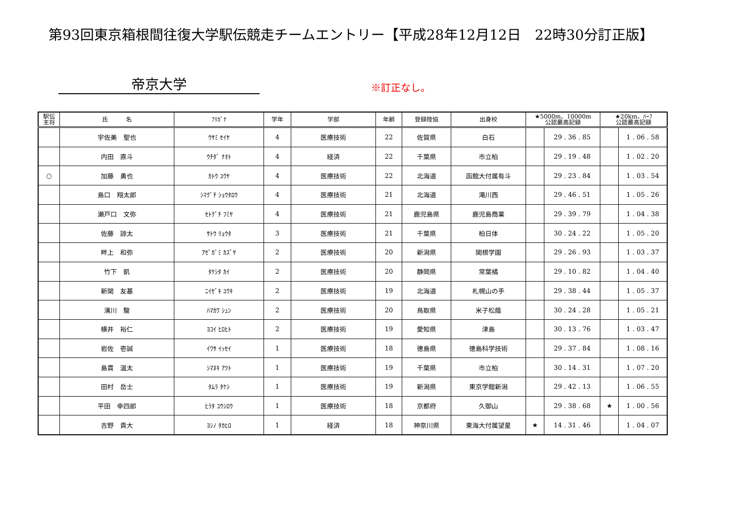第93回東京箱根間往復大学駅伝競走チームエントリー【平成28年12月12日　22時30分訂正版】
帝京大学
※訂正なし。
| 駅伝 主将 | 氏 名 | ﾌﾘｶﾞﾅ | 学年 | 学部 | 年齢 | 登録陸協 | 出身校 | ★5000m、10000m 公認最高記録 | | ★20km、ﾊｰﾌ 公認最高記録 | |
| --- | --- | --- | --- | --- | --- | --- | --- | --- | --- | --- | --- |
| | 宇佐美 聖也 | ｳｻﾐ ｾｲﾔ | 4 | 医療技術 | 22 | 佐賀県 | 白石 | | 29 . 36 . 85 | | 1 . 06 . 58 |
| | 内田 直斗 | ｳﾁﾀﾞ ﾅｵﾄ | 4 | 経済 | 22 | 千葉県 | 市立柏 | | 29 . 19 . 48 | | 1 . 02 . 20 |
| ○ | 加藤 勇也 | ｶﾄｳ ﾕｳﾔ | 4 | 医療技術 | 22 | 北海道 | 函館大付属有斗 | | 29 . 23 . 84 | | 1 . 03 . 54 |
| | 島口 翔太郎 | ｼﾏｸﾞﾁ ｼｮｳﾀﾛｳ | 4 | 医療技術 | 21 | 北海道 | 滝川西 | | 29 . 46 . 51 | | 1 . 05 . 26 |
| | 瀬戸口 文弥 | ｾﾄｸﾞﾁ ﾌﾐﾔ | 4 | 医療技術 | 21 | 鹿児島県 | 鹿児島商業 | | 29 . 39 . 79 | | 1 . 04 . 38 |
| | 佐藤 諒太 | ｻﾄｳ ﾘｮｳﾀ | 3 | 医療技術 | 21 | 千葉県 | 柏日体 | | 30 . 24 . 22 | | 1 . 05 . 20 |
| | 畔上 和弥 | ｱｾﾞｶﾞﾐ ｶｽﾞﾔ | 2 | 医療技術 | 20 | 新潟県 | 関根学園 | | 29 . 26 . 93 | | 1 . 03 . 37 |
| | 竹下 凱 | ﾀｹｼﾀ ｶｲ | 2 | 医療技術 | 20 | 静岡県 | 常葉橘 | | 29 . 10 . 82 | | 1 . 04 . 40 |
| | 新関 友基 | ﾆｲｾﾞｷ ﾕｳｷ | 2 | 医療技術 | 19 | 北海道 | 札幌山の手 | | 29 . 38 . 44 | | 1 . 05 . 37 |
| | 濱川 駿 | ﾊﾏｶﾜ ｼｭﾝ | 2 | 医療技術 | 20 | 鳥取県 | 米子松蔭 | | 30 . 24 . 28 | | 1 . 05 . 21 |
| | 横井 裕仁 | ﾖｺｲ ﾋﾛﾋﾄ | 2 | 医療技術 | 19 | 愛知県 | 津島 | | 30 . 13 . 76 | | 1 . 03 . 47 |
| | 岩佐 壱誠 | ｲﾜｻ ｲｯｾｲ | 1 | 医療技術 | 18 | 徳島県 | 徳島科学技術 | | 29 . 37 . 84 | | 1 . 08 . 16 |
| | 島貫 温太 | ｼﾏﾇｷ ｱﾂﾄ | 1 | 医療技術 | 19 | 千葉県 | 市立柏 | | 30 . 14 . 31 | | 1 . 07 . 20 |
| | 田村 岳士 | ﾀﾑﾗ ﾀｹｼ | 1 | 医療技術 | 19 | 新潟県 | 東京学館新潟 | | 29 . 42 . 13 | | 1 . 06 . 55 |
| | 平田 幸四郎 | ﾋﾗﾀ ｺｳｼﾛｳ | 1 | 医療技術 | 18 | 京都府 | 久御山 | | 29 . 38 . 68 | ★ | 1 . 00 . 56 |
| | 吉野 貴大 | ﾖｼﾉ ﾀｶﾋﾛ | 1 | 経済 | 18 | 神奈川県 | 東海大付属望星 | ★ | 14 . 31 . 46 | | 1 . 04 . 07 |